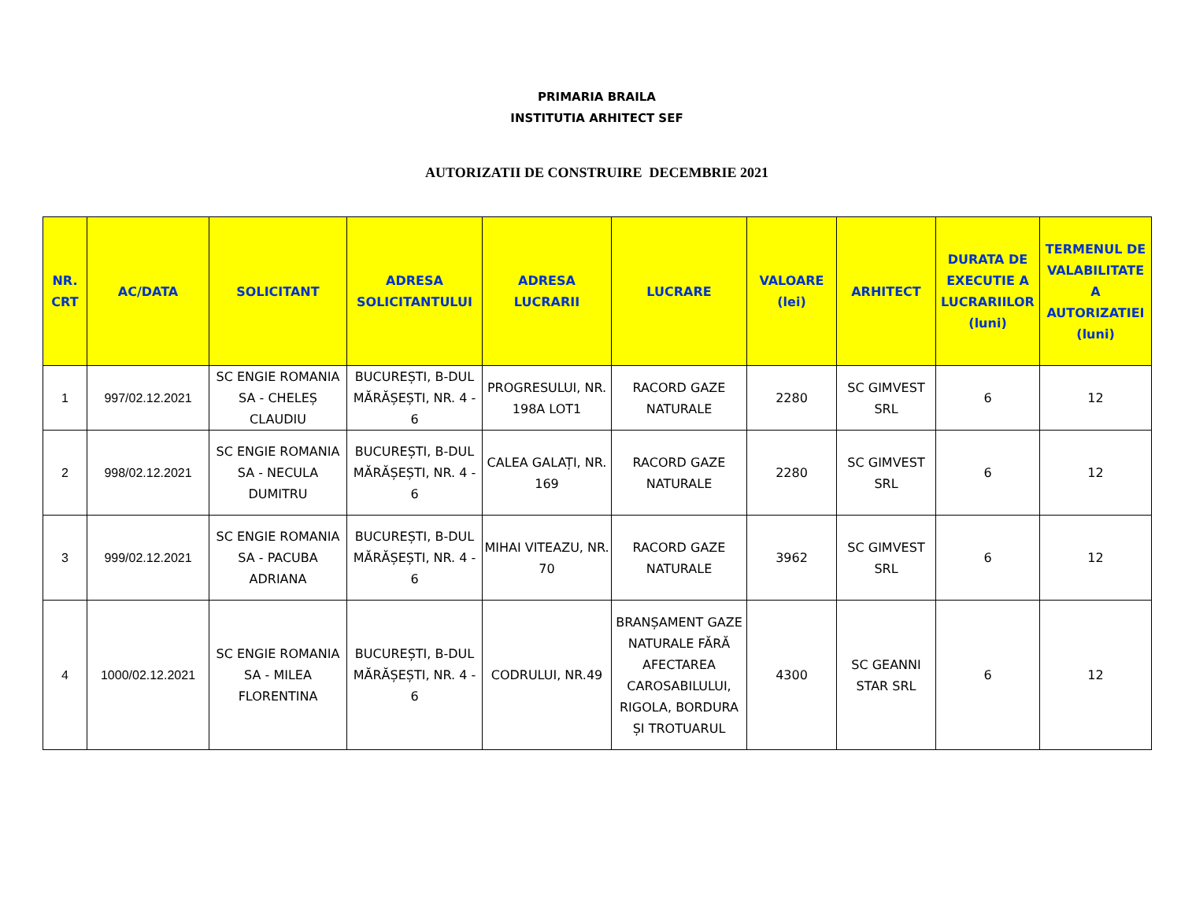PRIMARIA BRAILA
INSTITUTIA ARHITECT SEF
AUTORIZATII DE CONSTRUIRE DECEMBRIE 2021
| NR. CRT | AC/DATA | SOLICITANT | ADRESA SOLICITANTULUI | ADRESA LUCRARII | LUCRARE | VALOARE (lei) | ARHITECT | DURATA DE EXECUTIE A LUCRARIILOR (luni) | TERMENUL DE VALABILITATE A AUTORIZATIEI (luni) |
| --- | --- | --- | --- | --- | --- | --- | --- | --- | --- |
| 1 | 997/02.12.2021 | SC ENGIE ROMANIA SA - CHELEȘ CLAUDIU | BUCUREȘTI, B-DUL MĂRĂȘEȘTI, NR. 4 - 6 | PROGRESULUI, NR. 198A LOT1 | RACORD GAZE NATURALE | 2280 | SC GIMVEST SRL | 6 | 12 |
| 2 | 998/02.12.2021 | SC ENGIE ROMANIA SA - NECULA DUMITRU | BUCUREȘTI, B-DUL MĂRĂȘEȘTI, NR. 4 - 6 | CALEA GALAȚI, NR. 169 | RACORD GAZE NATURALE | 2280 | SC GIMVEST SRL | 6 | 12 |
| 3 | 999/02.12.2021 | SC ENGIE ROMANIA SA - PACUBA ADRIANA | BUCUREȘTI, B-DUL MĂRĂȘEȘTI, NR. 4 - 6 | MIHAI VITEAZU, NR. 70 | RACORD GAZE NATURALE | 3962 | SC GIMVEST SRL | 6 | 12 |
| 4 | 1000/02.12.2021 | SC ENGIE ROMANIA SA - MILEA FLORENTINA | BUCUREȘTI, B-DUL MĂRĂȘEȘTI, NR. 4 - 6 | CODRULUI, NR.49 | BRANȘAMENT GAZE NATURALE FĂRĂ AFECTAREA CAROSABILULUI, RIGOLA, BORDURA ȘI TROTUARUL | 4300 | SC GEANNI STAR SRL | 6 | 12 |